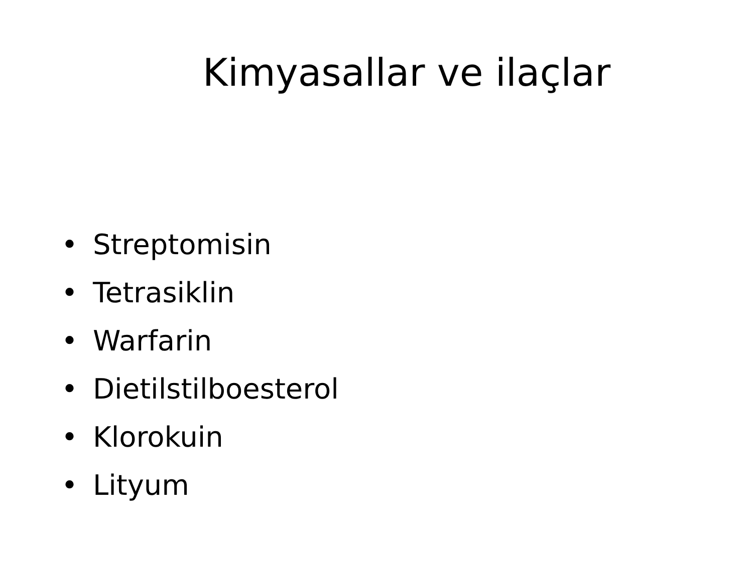Kimyasallar ve ilaçlar
• Streptomisin
• Tetrasiklin
• Warfarin
• Dietilstilboesterol
• Klorokuin
• Lityum